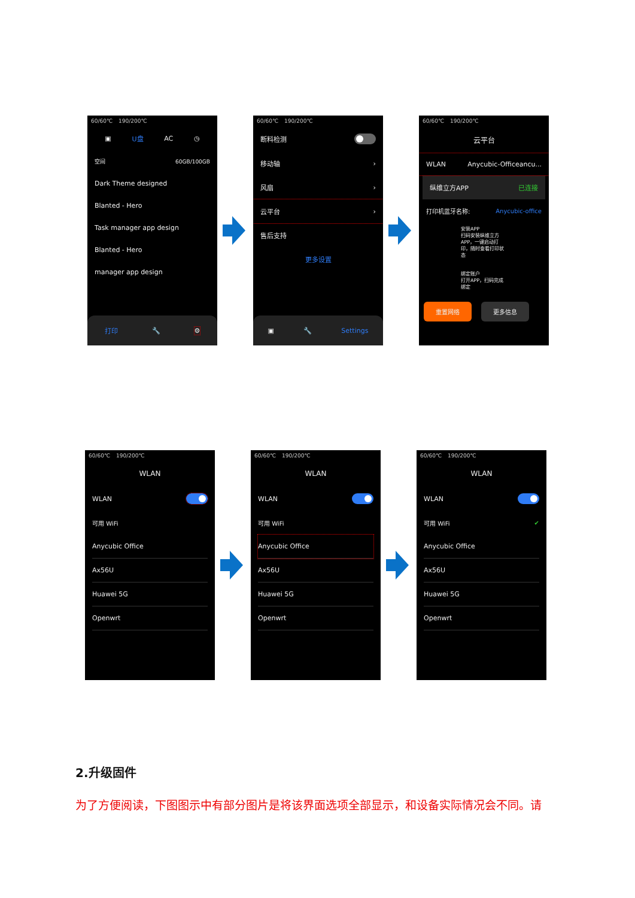60/60℃ 190/200℃
▣ U盘 AC ◷
空间 60GB/100GB
Dark Theme designed
Blanted - Hero
Task manager app design
Blanted - Hero
manager app design
打印 🔧 ⚙
60/60℃ 190/200℃
断料检测
移动轴 ›
风扇 ›
云平台 ›
售后支持
更多设置
▣ 🔧 Settings
60/60℃ 190/200℃
云平台
WLAN Anycubic-Officeancu...
纵维立方APP 已连接
打印机蓝牙名称: Anycubic-office
安装APP
扫码安装纵维立方APP，一键启动打印，随时查看打印状态
绑定账户
打开APP，扫码完成绑定
重置网络 更多信息
60/60℃ 190/200℃
WLAN
WLAN
可用 WiFi
Anycubic Office
Ax56U
Huawei 5G
Openwrt
60/60℃ 190/200℃
WLAN
WLAN
可用 WiFi
Anycubic Office
Ax56U
Huawei 5G
Openwrt
60/60℃ 190/200℃
WLAN
WLAN
可用 WiFi ✔
Anycubic Office
Ax56U
Huawei 5G
Openwrt
2.升级固件
为了方便阅读，下图图示中有部分图片是将该界面选项全部显示，和设备实际情况会不同。请